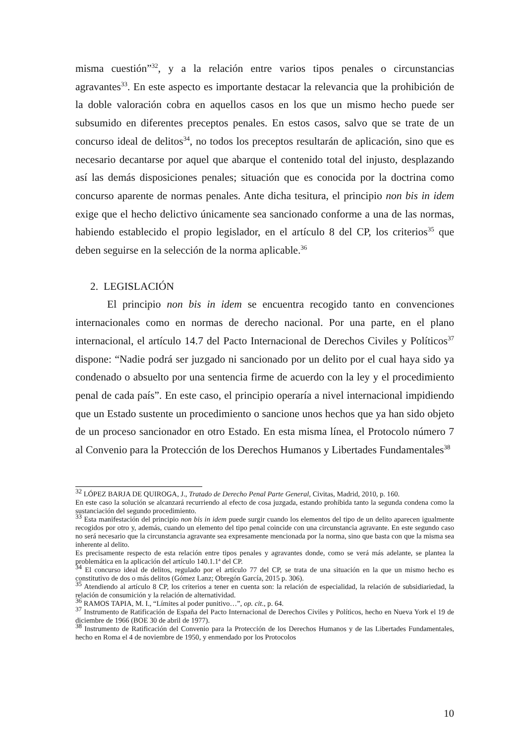misma cuestión”<sup>32</sup>, y a la relación entre varios tipos penales o circunstancias agravantes<sup>33</sup>. En este aspecto es importante destacar la relevancia que la prohibición de la doble valoración cobra en aquellos casos en los que un mismo hecho puede ser subsumido en diferentes preceptos penales. En estos casos, salvo que se trate de un concurso ideal de delitos<sup>34</sup>, no todos los preceptos resultarán de aplicación, sino que es necesario decantarse por aquel que abarque el contenido total del injusto, desplazando así las demás disposiciones penales; situación que es conocida por la doctrina como concurso aparente de normas penales. Ante dicha tesitura, el principio non bis in idem exige que el hecho delictivo únicamente sea sancionado conforme a una de las normas, habiendo establecido el propio legislador, en el artículo 8 del CP, los criterios<sup>35</sup> que deben seguirse en la selección de la norma aplicable.<sup>36</sup>
2. LEGISLACIÓN
El principio non bis in idem se encuentra recogido tanto en convenciones internacionales como en normas de derecho nacional. Por una parte, en el plano internacional, el artículo 14.7 del Pacto Internacional de Derechos Civiles y Políticos<sup>37</sup> dispone: “Nadie podrá ser juzgado ni sancionado por un delito por el cual haya sido ya condenado o absuelto por una sentencia firme de acuerdo con la ley y el procedimiento penal de cada país”. En este caso, el principio operaría a nivel internacional impidiendo que un Estado sustente un procedimiento o sancione unos hechos que ya han sido objeto de un proceso sancionador en otro Estado. En esta misma línea, el Protocolo número 7 al Convenio para la Protección de los Derechos Humanos y Libertades Fundamentales<sup>38</sup>
<sup>32</sup> LÓPEZ BARJA DE QUIROGA, J., Tratado de Derecho Penal Parte General, Civitas, Madrid, 2010, p. 160.
En este caso la solución se alcanzará recurriendo al efecto de cosa juzgada, estando prohibida tanto la segunda condena como la sustanciación del segundo procedimiento.
<sup>33</sup> Esta manifestación del principio non bis in idem puede surgir cuando los elementos del tipo de un delito aparecen igualmente recogidos por otro y, además, cuando un elemento del tipo penal coincide con una circunstancia agravante. En este segundo caso no será necesario que la circunstancia agravante sea expresamente mencionada por la norma, sino que basta con que la misma sea inherente al delito.
Es precisamente respecto de esta relación entre tipos penales y agravantes donde, como se verá más adelante, se plantea la problemática en la aplicación del artículo 140.1.1ª del CP.
<sup>34</sup> El concurso ideal de delitos, regulado por el artículo 77 del CP, se trata de una situación en la que un mismo hecho es constitutivo de dos o más delitos (Gómez Lanz; Obregón García, 2015 p. 306).
<sup>35</sup> Atendiendo al artículo 8 CP, los criterios a tener en cuenta son: la relación de especialidad, la relación de subsidiariedad, la relación de consumición y la relación de alternatividad.
<sup>36</sup> RAMOS TAPIA, M. I., “Límites al poder punitivo…”, op. cit., p. 64.
<sup>37</sup> Instrumento de Ratificación de España del Pacto Internacional de Derechos Civiles y Políticos, hecho en Nueva York el 19 de diciembre de 1966 (BOE 30 de abril de 1977).
<sup>38</sup> Instrumento de Ratificación del Convenio para la Protección de los Derechos Humanos y de las Libertades Fundamentales, hecho en Roma el 4 de noviembre de 1950, y enmendado por los Protocolos
10